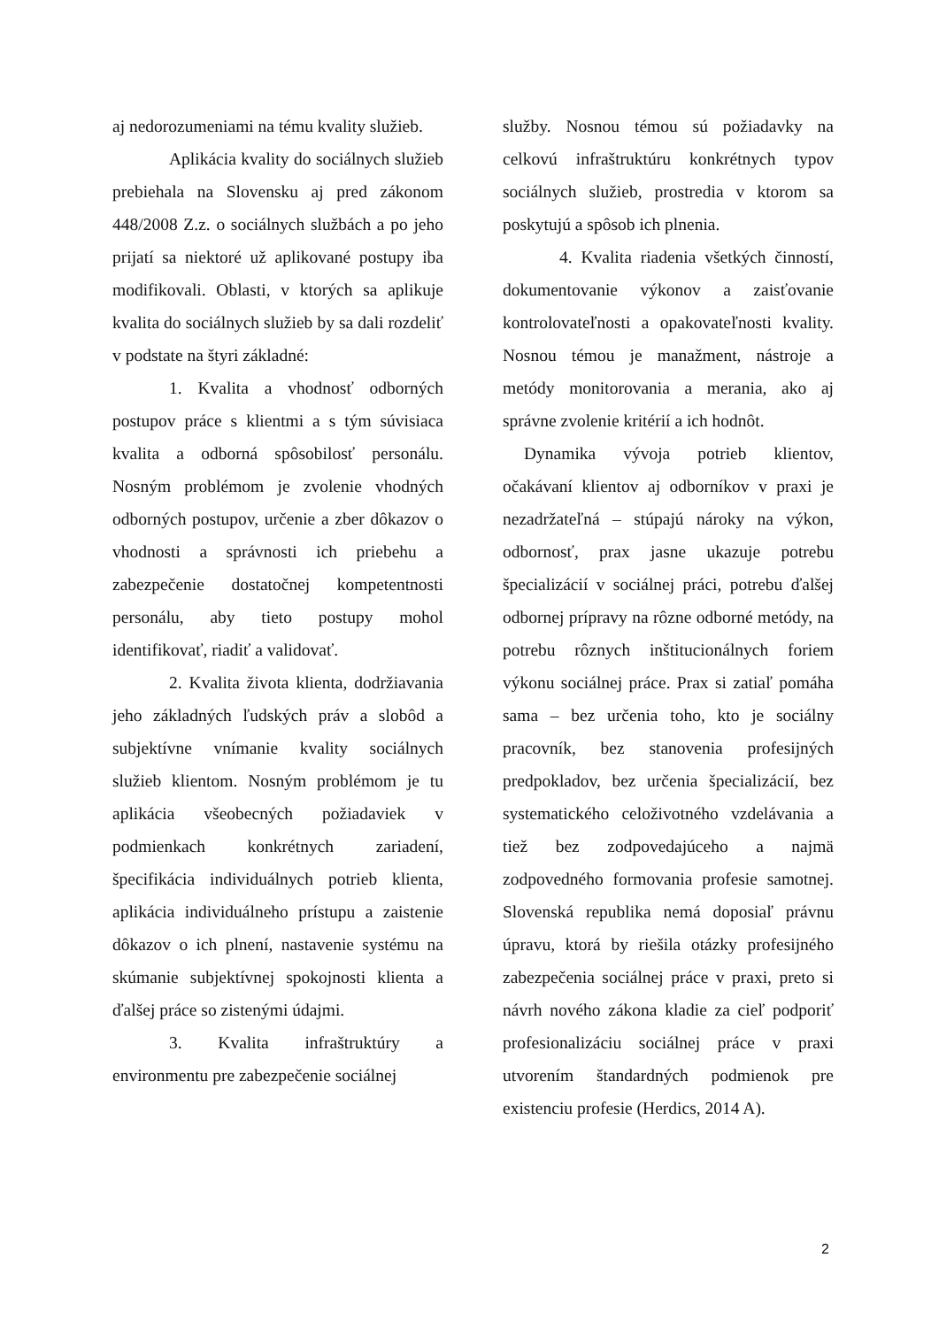aj nedorozumeniami na tému kvality služieb.
Aplikácia kvality do sociálnych služieb prebiehala na Slovensku aj pred zákonom 448/2008 Z.z. o sociálnych službách a po jeho prijatí sa niektoré už aplikované postupy iba modifikovali. Oblasti, v ktorých sa aplikuje kvalita do sociálnych služieb by sa dali rozdeliť v podstate na štyri základné:
1. Kvalita a vhodnosť odborných postupov práce s klientmi a s tým súvisiaca kvalita a odborná spôsobilosť personálu. Nosným problémom je zvolenie vhodných odborných postupov, určenie a zber dôkazov o vhodnosti a správnosti ich priebehu a zabezpečenie dostatočnej kompetentnosti personálu, aby tieto postupy mohol identifikovať, riadiť a validovať.
2. Kvalita života klienta, dodržiavania jeho základných ľudských práv a slobôd a subjektívne vnímanie kvality sociálnych služieb klientom. Nosným problémom je tu aplikácia všeobecných požiadaviek v podmienkach konkrétnych zariadení, špecifikácia individuálnych potrieb klienta, aplikácia individuálneho prístupu a zaistenie dôkazov o ich plnení, nastavenie systému na skúmanie subjektívnej spokojnosti klienta a ďalšej práce so zistenými údajmi.
3. Kvalita infraštruktúry a environmentu pre zabezpečenie sociálnej
služby. Nosnou témou sú požiadavky na celkovú infraštruktúru konkrétnych typov sociálnych služieb, prostredia v ktorom sa poskytujú a spôsob ich plnenia.
4. Kvalita riadenia všetkých činností, dokumentovanie výkonov a zaisťovanie kontrolovateľnosti a opakovateľnosti kvality. Nosnou témou je manažment, nástroje a metódy monitorovania a merania, ako aj správne zvolenie kritérií a ich hodnôt.
Dynamika vývoja potrieb klientov, očakávaní klientov aj odborníkov v praxi je nezadržateľná – stúpajú nároky na výkon, odbornosť, prax jasne ukazuje potrebu špecializácií v sociálnej práci, potrebu ďalšej odbornej prípravy na rôzne odborné metódy, na potrebu rôznych inštitucionálnych foriem výkonu sociálnej práce. Prax si zatiaľ pomáha sama – bez určenia toho, kto je sociálny pracovník, bez stanovenia profesijných predpokladov, bez určenia špecializácií, bez systematického celoživotného vzdelávania a tiež bez zodpovedajúceho a najmä zodpovedného formovania profesie samotnej. Slovenská republika nemá doposiaľ právnu úpravu, ktorá by riešila otázky profesijného zabezpečenia sociálnej práce v praxi, preto si návrh nového zákona kladie za cieľ podporiť profesionalizáciu sociálnej práce v praxi utvorením štandardných podmienok pre existenciu profesie (Herdics, 2014 A).
2